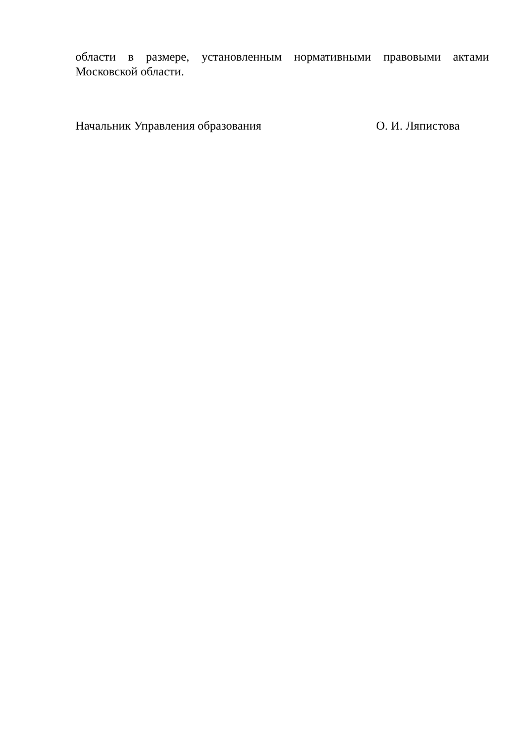области в размере, установленным нормативными правовыми актами
Московской области.
Начальник Управления образования О. И. Ляпистова